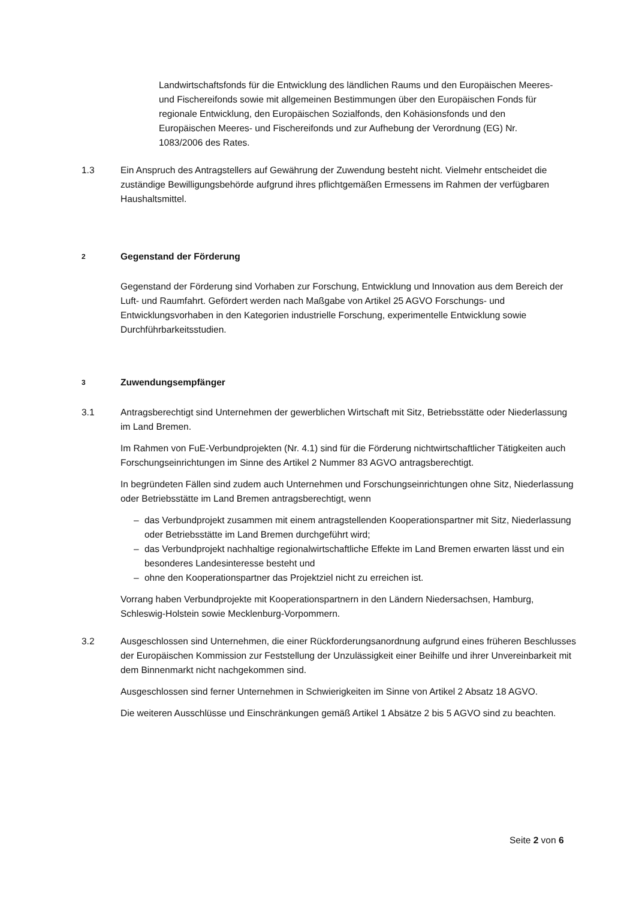Landwirtschaftsfonds für die Entwicklung des ländlichen Raums und den Europäischen Meeres- und Fischereifonds sowie mit allgemeinen Bestimmungen über den Europäischen Fonds für regionale Entwicklung, den Europäischen Sozialfonds, den Kohäsionsfonds und den Europäischen Meeres- und Fischereifonds und zur Aufhebung der Verordnung (EG) Nr. 1083/2006 des Rates.
1.3 Ein Anspruch des Antragstellers auf Gewährung der Zuwendung besteht nicht. Vielmehr entscheidet die zuständige Bewilligungsbehörde aufgrund ihres pflichtgemäßen Ermessens im Rahmen der verfügbaren Haushaltsmittel.
2 Gegenstand der Förderung
Gegenstand der Förderung sind Vorhaben zur Forschung, Entwicklung und Innovation aus dem Bereich der Luft- und Raumfahrt. Gefördert werden nach Maßgabe von Artikel 25 AGVO Forschungs- und Entwicklungsvorhaben in den Kategorien industrielle Forschung, experimentelle Entwicklung sowie Durchführbarkeitsstudien.
3 Zuwendungsempfänger
3.1 Antragsberechtigt sind Unternehmen der gewerblichen Wirtschaft mit Sitz, Betriebsstätte oder Niederlassung im Land Bremen.
Im Rahmen von FuE-Verbundprojekten (Nr. 4.1) sind für die Förderung nichtwirtschaftlicher Tätigkeiten auch Forschungseinrichtungen im Sinne des Artikel 2 Nummer 83 AGVO antragsberechtigt.
In begründeten Fällen sind zudem auch Unternehmen und Forschungseinrichtungen ohne Sitz, Niederlassung oder Betriebsstätte im Land Bremen antragsberechtigt, wenn
– das Verbundprojekt zusammen mit einem antragstellenden Kooperationspartner mit Sitz, Niederlassung oder Betriebsstätte im Land Bremen durchgeführt wird;
– das Verbundprojekt nachhaltige regionalwirtschaftliche Effekte im Land Bremen erwarten lässt und ein besonderes Landesinteresse besteht und
– ohne den Kooperationspartner das Projektziel nicht zu erreichen ist.
Vorrang haben Verbundprojekte mit Kooperationspartnern in den Ländern Niedersachsen, Hamburg, Schleswig-Holstein sowie Mecklenburg-Vorpommern.
3.2 Ausgeschlossen sind Unternehmen, die einer Rückforderungsanordnung aufgrund eines früheren Beschlusses der Europäischen Kommission zur Feststellung der Unzulässigkeit einer Beihilfe und ihrer Unvereinbarkeit mit dem Binnenmarkt nicht nachgekommen sind.
Ausgeschlossen sind ferner Unternehmen in Schwierigkeiten im Sinne von Artikel 2 Absatz 18 AGVO.
Die weiteren Ausschlüsse und Einschränkungen gemäß Artikel 1 Absätze 2 bis 5 AGVO sind zu beachten.
Seite 2 von 6